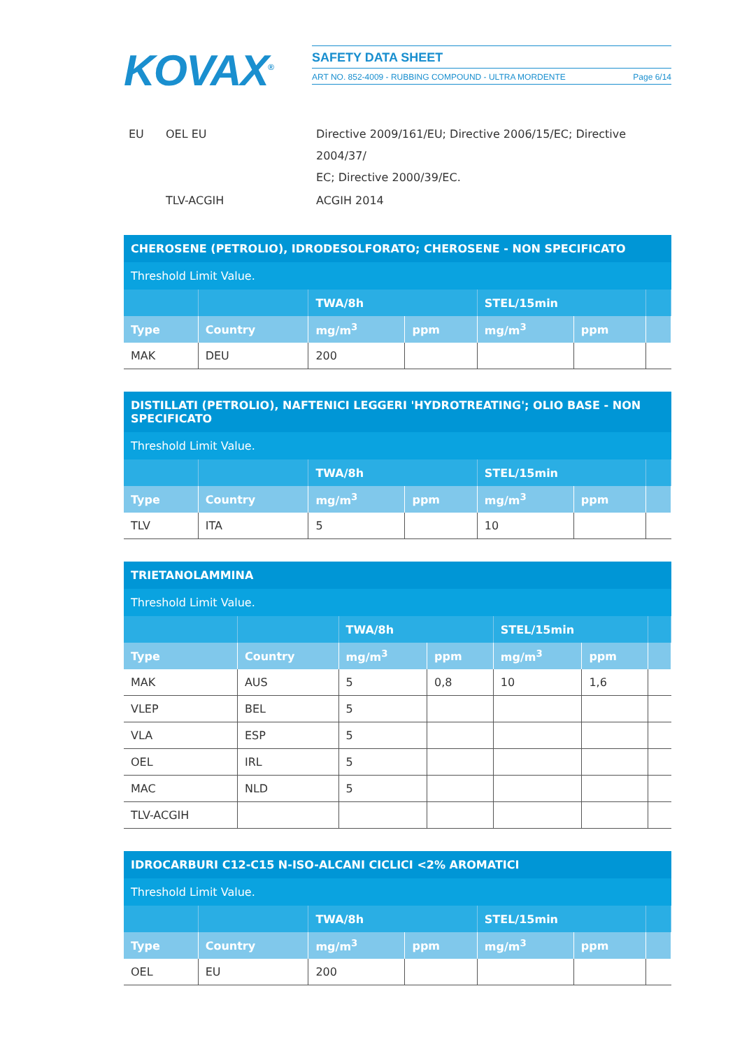KOVAX<sup>®</sup>
SAFETY DATA SHEET
ART NO. 852-4009 - RUBBING COMPOUND - ULTRA MORDENTE Page 6/14
| EU | OEL EU | Directive 2009/161/EU; Directive 2006/15/EC; Directive 2004/37/ EC; Directive 2000/39/EC. |
| | TLV-ACGIH | ACGIH 2014 |
CHEROSENE (PETROLIO), IDRODESOLFORATO; CHEROSENE - NON SPECIFICATO
Threshold Limit Value.
| | | TWA/8h | | STEL/15min | | |
| Type | Country | mg/m<sup>3</sup> | ppm | mg/m<sup>3</sup> | ppm | |
| MAK | DEU | 200 | | | | |
DISTILLATI (PETROLIO), NAFTENICI LEGGERI 'HYDROTREATING'; OLIO BASE - NON SPECIFICATO
Threshold Limit Value.
| | | TWA/8h | | STEL/15min | | |
| Type | Country | mg/m<sup>3</sup> | ppm | mg/m<sup>3</sup> | ppm | |
| TLV | ITA | 5 | | 10 | | |
TRIETANOLAMMINA
Threshold Limit Value.
| | | TWA/8h | | STEL/15min | | |
| Type | Country | mg/m<sup>3</sup> | ppm | mg/m<sup>3</sup> | ppm | |
| MAK | AUS | 5 | 0,8 | 10 | 1,6 | |
| VLEP | BEL | 5 | | | | |
| VLA | ESP | 5 | | | | |
| OEL | IRL | 5 | | | | |
| MAC | NLD | 5 | | | | |
| TLV-ACGIH | | | | | | |
IDROCARBURI C12-C15 N-ISO-ALCANI CICLICI <2% AROMATICI
Threshold Limit Value.
| | | TWA/8h | | STEL/15min | | |
| Type | Country | mg/m<sup>3</sup> | ppm | mg/m<sup>3</sup> | ppm | |
| OEL | EU | 200 | | | | |